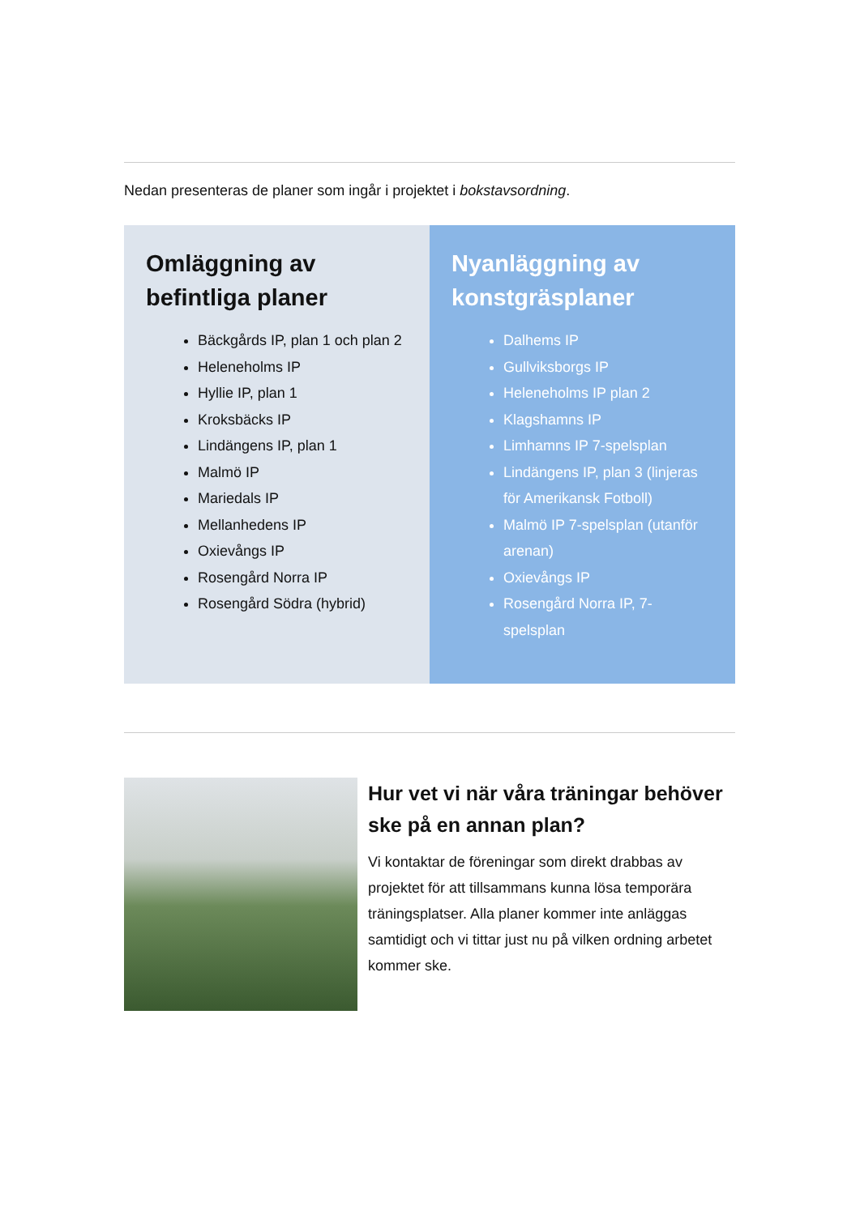Nedan presenteras de planer som ingår i projektet i bokstavsordning.
Omläggning av befintliga planer
Bäckgårds IP, plan 1 och plan 2
Heleneholms IP
Hyllie IP, plan 1
Kroksbäcks IP
Lindängens IP, plan 1
Malmö IP
Mariedals IP
Mellanhedens IP
Oxievångs IP
Rosengård Norra IP
Rosengård Södra (hybrid)
Nyanläggning av konstgräsplaner
Dalhems IP
Gullviksborgs IP
Heleneholms IP plan 2
Klagshamns IP
Limhamns IP 7-spelsplan
Lindängens IP, plan 3 (linjeras för Amerikansk Fotboll)
Malmö IP 7-spelsplan (utanför arenan)
Oxievångs IP
Rosengård Norra IP, 7-spelsplan
Hur vet vi när våra träningar behöver ske på en annan plan?
Vi kontaktar de föreningar som direkt drabbas av projektet för att tillsammans kunna lösa temporära träningsplatser. Alla planer kommer inte anläggas samtidigt och vi tittar just nu på vilken ordning arbetet kommer ske.